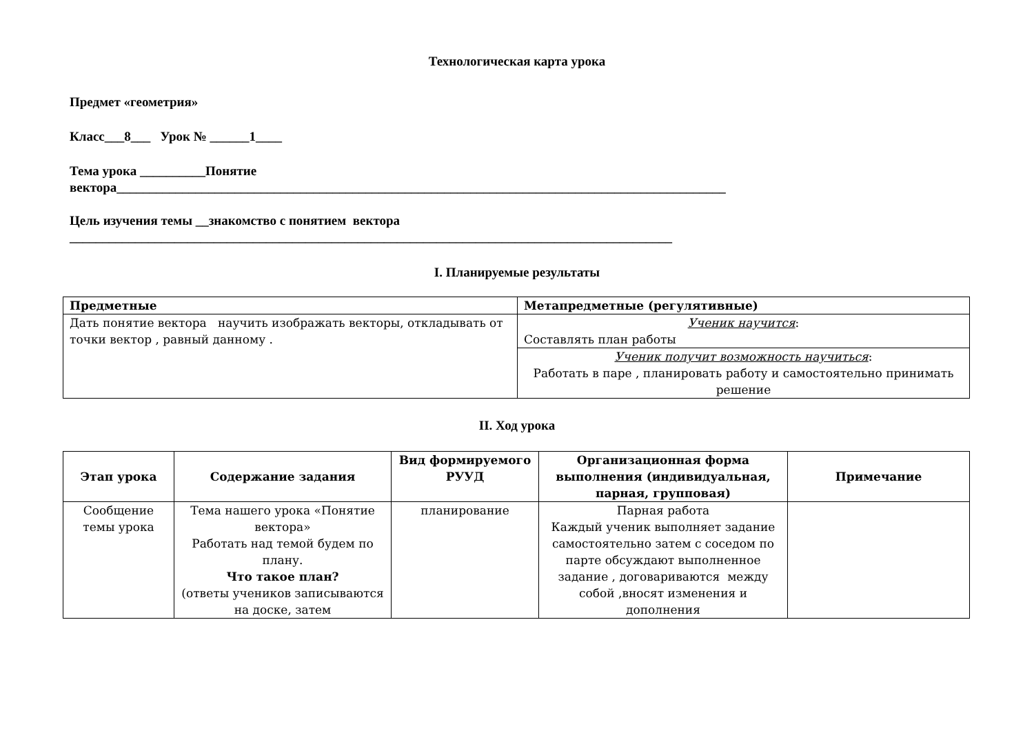Технологическая карта урока
Предмет «геометрия»
Класс___8___ Урок № ______1____
Тема урока __________Понятие
вектора_____________________________________________________________________________________________
Цель изучения темы __знакомство с понятием вектора
____________________________________________________________________________________________
I. Планируемые результаты
| Предметные | Метапредметные (регулятивные) |
| --- | --- |
| Дать понятие вектора научить изображать векторы, откладывать от точки вектор , равный данному . | Ученик научится : Составлять план работы |
| | Ученик получит возможность научиться : Работать в паре , планировать работу и самостоятельно принимать решение |
II. Ход урока
| Этап урока | Содержание задания | Вид формируемого РУУД | Организационная форма выполнения (индивидуальная, парная, групповая) | Примечание |
| --- | --- | --- | --- | --- |
| Сообщение темы урока | Тема нашего урока «Понятие вектора» Работать над темой будем по плану. Что такое план? (ответы учеников записываются на доске, затем | планирование | Парная работа Каждый ученик выполняет задание самостоятельно затем с соседом по парте обсуждают выполненное задание , договариваются между собой ,вносят изменения и дополнения | |